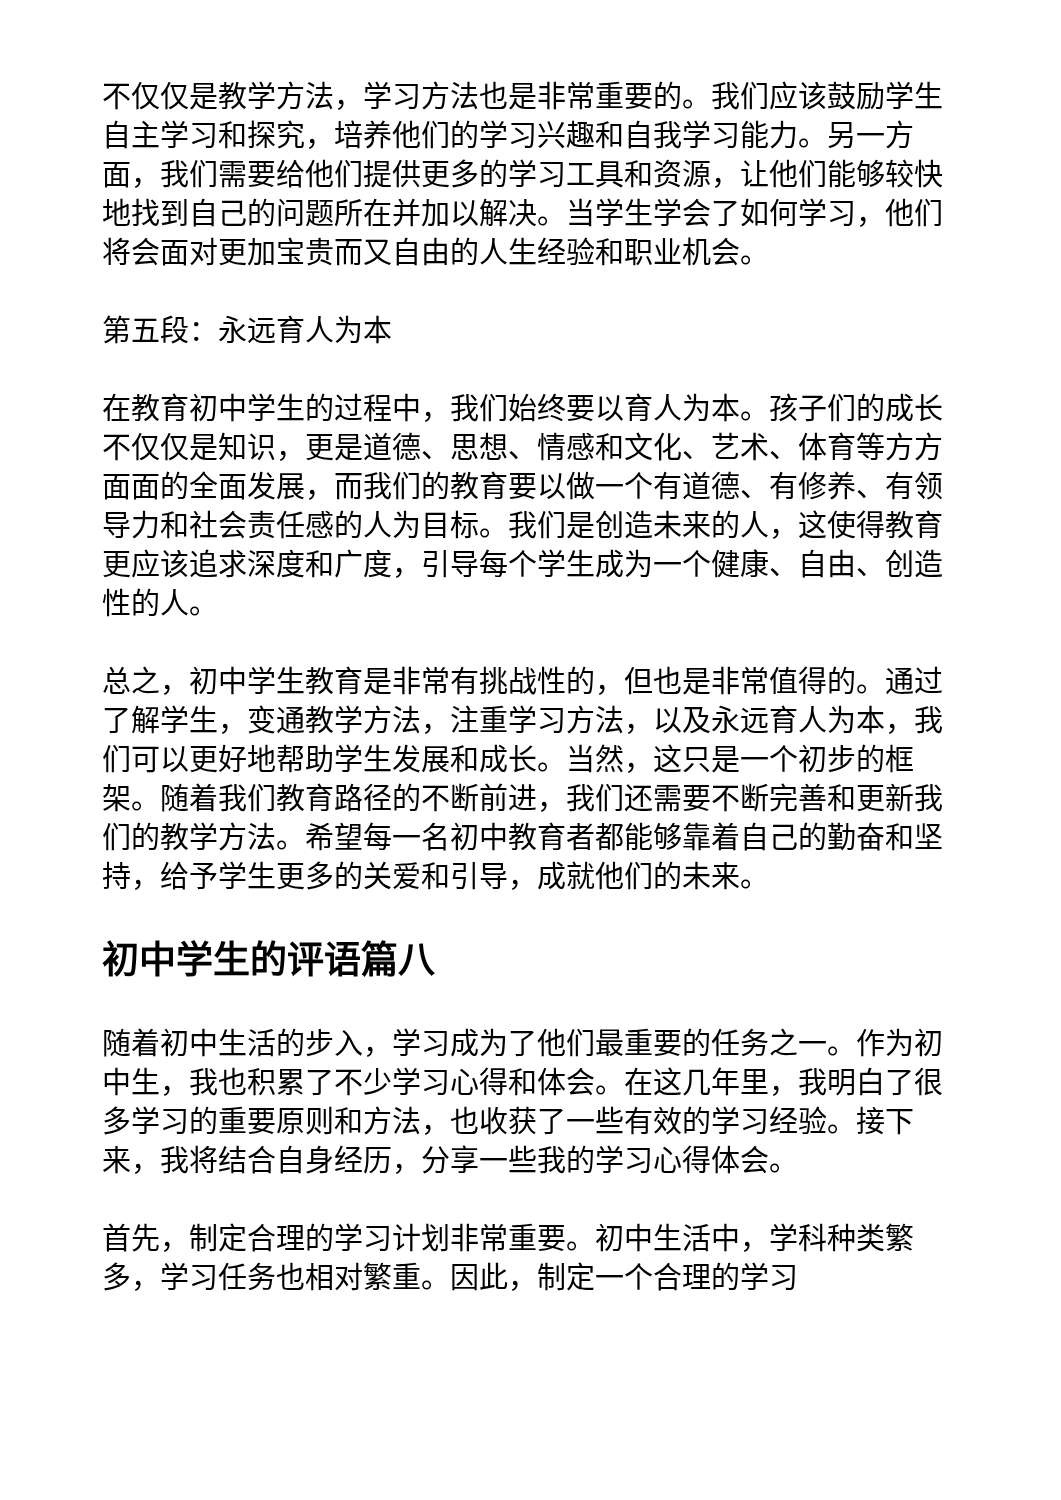不仅仅是教学方法，学习方法也是非常重要的。我们应该鼓励学生自主学习和探究，培养他们的学习兴趣和自我学习能力。另一方面，我们需要给他们提供更多的学习工具和资源，让他们能够较快地找到自己的问题所在并加以解决。当学生学会了如何学习，他们将会面对更加宝贵而又自由的人生经验和职业机会。
第五段：永远育人为本
在教育初中学生的过程中，我们始终要以育人为本。孩子们的成长不仅仅是知识，更是道德、思想、情感和文化、艺术、体育等方方面面的全面发展，而我们的教育要以做一个有道德、有修养、有领导力和社会责任感的人为目标。我们是创造未来的人，这使得教育更应该追求深度和广度，引导每个学生成为一个健康、自由、创造性的人。
总之，初中学生教育是非常有挑战性的，但也是非常值得的。通过了解学生，变通教学方法，注重学习方法，以及永远育人为本，我们可以更好地帮助学生发展和成长。当然，这只是一个初步的框架。随着我们教育路径的不断前进，我们还需要不断完善和更新我们的教学方法。希望每一名初中教育者都能够靠着自己的勤奋和坚持，给予学生更多的关爱和引导，成就他们的未来。
初中学生的评语篇八
随着初中生活的步入，学习成为了他们最重要的任务之一。作为初中生，我也积累了不少学习心得和体会。在这几年里，我明白了很多学习的重要原则和方法，也收获了一些有效的学习经验。接下来，我将结合自身经历，分享一些我的学习心得体会。
首先，制定合理的学习计划非常重要。初中生活中，学科种类繁多，学习任务也相对繁重。因此，制定一个合理的学习